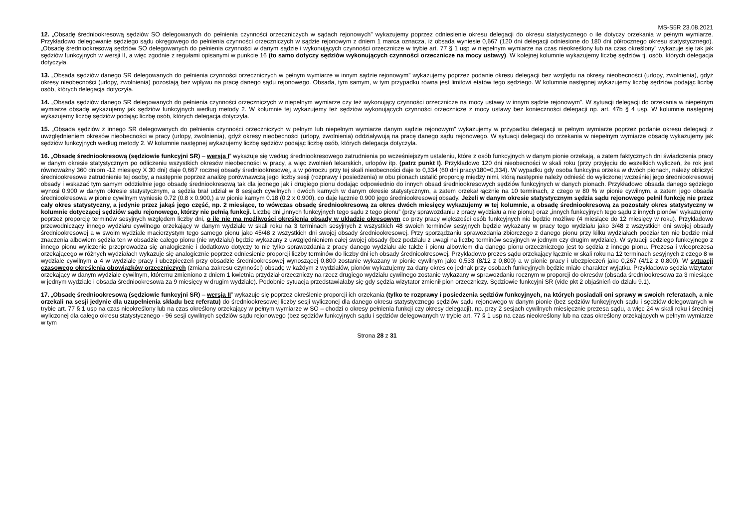MS-S5R 23.08.2021
12. „Obsadę średniookresową sędziów SO delegowanych do pełnienia czynności orzeczniczych w sądach rejonowych” wykazujemy poprzez odniesienie okresu delegacji do okresu statystycznego o ile dotyczy orzekania w pełnym wymiarze. Przykładowo delegowanie sędziego sądu okręgowego do pełnienia czynności orzeczniczych w sądzie rejonowym z dniem 1 marca oznacza, iż obsada wyniesie 0,667 (120 dni delegacji odniesione do 180 dni półrocznego okresu statystycznego). „Obsadę średniookresową sędziów SO delegowanych do pełnienia czynności w danym sądzie i wykonujących czynności orzecznicze w trybie art. 77 § 1 usp w niepełnym wymiarze na czas nieokreślony lub na czas określony” wykazuje się tak jak sędziów funkcyjnych w wersji II, a więc zgodnie z regułami opisanymi w punkcie 16 (to samo dotyczy sędziów wykonujących czynności orzecznicze na mocy ustawy). W kolejnej kolumnie wykazujemy liczbę sędziów tj. osób, których delegacja dotyczyła.
13. „Obsada sędziów danego SR delegowanych do pełnienia czynności orzeczniczych w pełnym wymiarze w innym sądzie rejonowym” wykazujemy poprzez podanie okresu delegacji bez względu na okresy nieobecności (urlopy, zwolnienia), gdyż okresy nieobecności (urlopy, zwolnienia) pozostają bez wpływu na pracę danego sądu rejonowego. Obsada, tym samym, w tym przypadku równa jest limitowi etatów tego sędziego. W kolumnie następnej wykazujemy liczbę sędziów podając liczbę osób, których delegacja dotyczyła.
14. „Obsada sędziów danego SR delegowanych do pełnienia czynności orzeczniczych w niepełnym wymiarze czy też wykonujący czynności orzecznicze na mocy ustawy w innym sądzie rejonowym”. W sytuacji delegacji do orzekania w niepełnym wymiarze obsadę wykazujemy jak sędziów funkcyjnych według metody 2. W kolumnie tej wykazujemy też sędziów wykonujących czynności orzecznicze z mocy ustawy bez konieczności delegacji np. art. 47b § 4 usp. W kolumnie następnej wykazujemy liczbę sędziów podając liczbę osób, których delegacja dotyczyła.
15. „Obsada sędziów z innego SR delegowanych do pełnienia czynności orzeczniczych w pełnym lub niepełnym wymiarze danym sądzie rejonowym” wykazujemy w przypadku delegacji w pełnym wymiarze poprzez podanie okresu delegacji z uwzględnieniem okresów nieobecności w pracy (urlopy, zwolnienia), gdyż okresy nieobecności (urlopy, zwolnienia) oddziaływują na pracę danego sądu rejonowego. W sytuacji delegacji do orzekania w niepełnym wymiarze obsadę wykazujemy jak sędziów funkcyjnych według metody 2. W kolumnie następnej wykazujemy liczbę sędziów podając liczbę osób, których delegacja dotyczyła.
16. „Obsadę średniookresową (sędziowie funkcyjni SR) – wersja I” wykazuje się według średniookresowego zatrudnienia po wcześniejszym ustaleniu, które z osób funkcyjnych w danym pionie orzekają, a zatem faktycznych dni świadczenia pracy w danym okresie statystycznym po odliczeniu wszystkich okresów nieobecności w pracy, a więc zwolnień lekarskich, urlopów itp. (patrz punkt I). Przykładowo 120 dni nieobecności w skali roku (przy przyjęciu do wszelkich wyliczeń, że rok jest równoważny 360 dniom -12 miesięcy X 30 dni) daje 0,667 rocznej obsady średniookresowej, a w półroczu przy tej skali nieobecności daje to 0,334 (60 dni pracy/180=0,334). W wypadku gdy osoba funkcyjna orzeka w dwóch pionach, należy obliczyć średniookresowe zatrudnienie tej osoby, a następnie poprzez analizę porównawczą jego liczby sesji (rozprawy i posiedzenia) w obu pionach ustalić proporcję między nimi, którą następnie należy odnieść do wyliczonej wcześniej jego średniookresowej obsady i wskazać tym samym oddzielnie jego obsadę średniookresową tak dla jednego jak i drugiego pionu dodając odpowiednio do innych obsad średniookresowych sędziów funkcyjnych w danych pionach. Przykładowo obsada danego sędziego wynosi 0.900 w danym okresie statystycznym, a sędzia brał udział w 8 sesjach cywilnych i dwóch karnych w danym okresie statystycznym, a zatem orzekał łącznie na 10 terminach, z czego w 80 % w pionie cywilnym, a zatem jego obsada średniookresowa w pionie cywilnym wyniesie 0.72 (0.8 x 0.900,) a w pionie karnym 0.18 (0.2 x 0.900), co daje łącznie 0.900 jego średniookresowej obsady. Jeżeli w danym okresie statystycznym sędzia sądu rejonowego pełnił funkcję nie przez cały okres statystyczny, a jedynie przez jakąś jego część, np. 2 miesiące, to wówczas obsadę średniookresową za okres dwóch miesięcy wykazujemy w tej kolumnie, a obsadę średniookresową za pozostały okres statystyczny w kolumnie dotyczącej sędziów sądu rejonowego, którzy nie pełnią funkcji. Liczbę dni „innych funkcyjnych tego sądu z tego pionu” (przy sprawozdaniu z pracy wydziału a nie pionu) oraz „innych funkcyjnych tego sądu z innych pionów” wykazujemy poprzez proporcję terminów sesyjnych względem liczby dni, o ile nie ma możliwości określenia obsady w układzie okresowym co przy pracy większości osób funkcyjnych nie będzie możliwe (4 miesiące do 12 miesięcy w roku). Przykładowo przewodniczący innego wydziału cywilnego orzekający w danym wydziale w skali roku na 3 terminach sesyjnych z wszystkich 48 swoich terminów sesyjnych będzie wykazany w pracy tego wydziału jako 3/48 z wszystkich dni swojej obsady średniookresowej a w swoim wydziale macierzystym tego samego pionu jako 45/48 z wszystkich dni swojej obsady średniookresowej. Przy sporządzaniu sprawozdania zbiorczego z danego pionu przy kilku wydziałach podział ten nie będzie miał znaczenia albowiem sędzia ten w obsadzie całego pionu (nie wydziału) będzie wykazany z uwzględnieniem całej swojej obsady (bez podziału z uwagi na liczbę terminów sesyjnych w jednym czy drugim wydziale). W sytuacji sędziego funkcyjnego z innego pionu wyliczenie przeprowadza się analogicznie i dodatkowo dotyczy to nie tylko sprawozdania z pracy danego wydziału ale także i pionu albowiem dla danego pionu orzeczniczego jest to sędzia z innego pionu. Prezesa i wiceprezesa orzekającego w różnych wydziałach wykazuje się analogicznie poprzez odniesienie proporcji liczby terminów do liczby dni ich obsady średniookresowej. Przykładowo prezes sądu orzekający łącznie w skali roku na 12 terminach sesyjnych z czego 8 w wydziale cywilnym a 4 w wydziale pracy i ubezpieczeń przy obsadzie średniookresowej wynoszącej 0,800 zostanie wykazany w pionie cywilnym jako 0,533 (8/12 z 0,800) a w pionie pracy i ubezpieczeń jako 0,267 (4/12 z 0,800). W sytuacji czasowego określenia obowiązków orzeczniczych (zmiana zakresu czynności) obsadę w każdym z wydziałów, pionów wykazujemy za dany okres co jednak przy osobach funkcyjnych będzie miało charakter wyjątku. Przykładowo sędzia wizytator orzekający w danym wydziale cywilnym, któremu zmieniono z dniem 1 kwietnia przydział orzeczniczy na rzecz drugiego wydziału cywilnego zostanie wykazany w sprawozdaniu rocznym w proporcji do okresów (obsada średniookresowa za 3 miesiące w jednym wydziale i obsada średniookresowa za 9 miesięcy w drugim wydziale). Podobnie sytuacja przedstawiałaby się gdy sędzia wizytator zmienił pion orzeczniczy. Sędziowie funkcyjni SR (vide pkt 2 objaśnień do działu 9.1).
17. „Obsadę średniookresową (sędziowie funkcyjni SR) – wersja II” wykazuje się poprzez określenie proporcji ich orzekania (tylko te rozprawy i posiedzenia sędziów funkcyjnych, na których posiadali oni sprawy w swoich referatach, a nie orzekali na sesji jedynie dla uzupełnienia składu bez referatu) do średniookresowej liczby sesji wyliczonej dla danego okresu statystycznego sędziów sądu rejonowego w danym pionie (bez sędziów funkcyjnych sądu i sędziów delegowanych w trybie art. 77 § 1 usp na czas nieokreślony lub na czas określony orzekający w pełnym wymiarze w SO – chodzi o okresy pełnienia funkcji czy okresy delegacji), np. przy 2 sesjach cywilnych miesięcznie prezesa sądu, a więc 24 w skali roku i średniej wyliczonej dla całego okresu statystycznego - 96 sesji cywilnych sędziów sądu rejonowego (bez sędziów funkcyjnych sądu i sędziów delegowanych w trybie art. 77 § 1 usp na czas nieokreślony lub na czas określony orzekających w pełnym wymiarze w tym
Strona 28 z 31